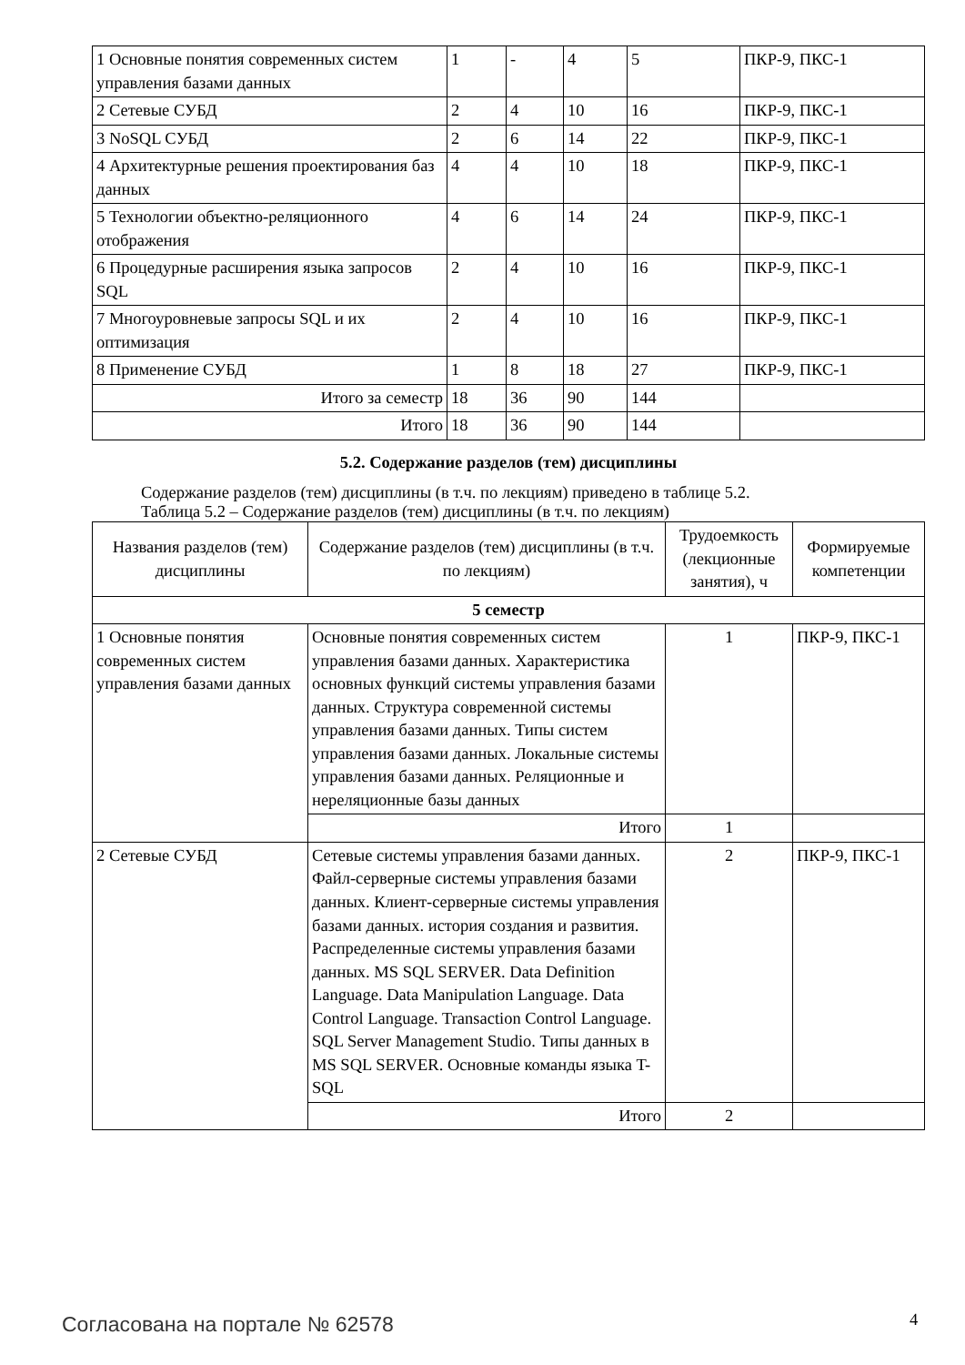| 1 Основные понятия современных систем управления базами данных | 1 | - | 4 | 5 | ПКР-9, ПКС-1 |
| 2 Сетевые СУБД | 2 | 4 | 10 | 16 | ПКР-9, ПКС-1 |
| 3 NoSQL СУБД | 2 | 6 | 14 | 22 | ПКР-9, ПКС-1 |
| 4 Архитектурные решения проектирования баз данных | 4 | 4 | 10 | 18 | ПКР-9, ПКС-1 |
| 5 Технологии объектно-реляционного отображения | 4 | 6 | 14 | 24 | ПКР-9, ПКС-1 |
| 6 Процедурные расширения языка запросов SQL | 2 | 4 | 10 | 16 | ПКР-9, ПКС-1 |
| 7 Многоуровневые запросы SQL и их оптимизация | 2 | 4 | 10 | 16 | ПКР-9, ПКС-1 |
| 8 Применение СУБД | 1 | 8 | 18 | 27 | ПКР-9, ПКС-1 |
| Итого за семестр | 18 | 36 | 90 | 144 | |
| Итого | 18 | 36 | 90 | 144 | |
5.2. Содержание разделов (тем) дисциплины
Содержание разделов (тем) дисциплины (в т.ч. по лекциям) приведено в таблице 5.2.
Таблица 5.2 – Содержание разделов (тем) дисциплины (в т.ч. по лекциям)
| Названия разделов (тем) дисциплины | Содержание разделов (тем) дисциплины (в т.ч. по лекциям) | Трудоемкость (лекционные занятия), ч | Формируемые компетенции |
| --- | --- | --- | --- |
| 5 семестр | | | |
| 1 Основные понятия современных систем управления базами данных | Основные понятия современных систем управления базами данных. Характеристика основных функций системы управления базами данных. Структура современной системы управления базами данных. Типы систем управления базами данных. Локальные системы управления базами данных. Реляционные и нереляционные базы данных | 1 | ПКР-9, ПКС-1 |
| | Итого | 1 | |
| 2 Сетевые СУБД | Сетевые системы управления базами данных. Файл-серверные системы управления базами данных. Клиент-серверные системы управления базами данных. история создания и развития. Распределенные системы управления базами данных. MS SQL SERVER. Data Definition Language. Data Manipulation Language. Data Control Language. Transaction Control Language. SQL Server Management Studio. Типы данных в MS SQL SERVER. Основные команды языка T-SQL | 2 | ПКР-9, ПКС-1 |
| | Итого | 2 | |
Согласована на портале № 62578 4